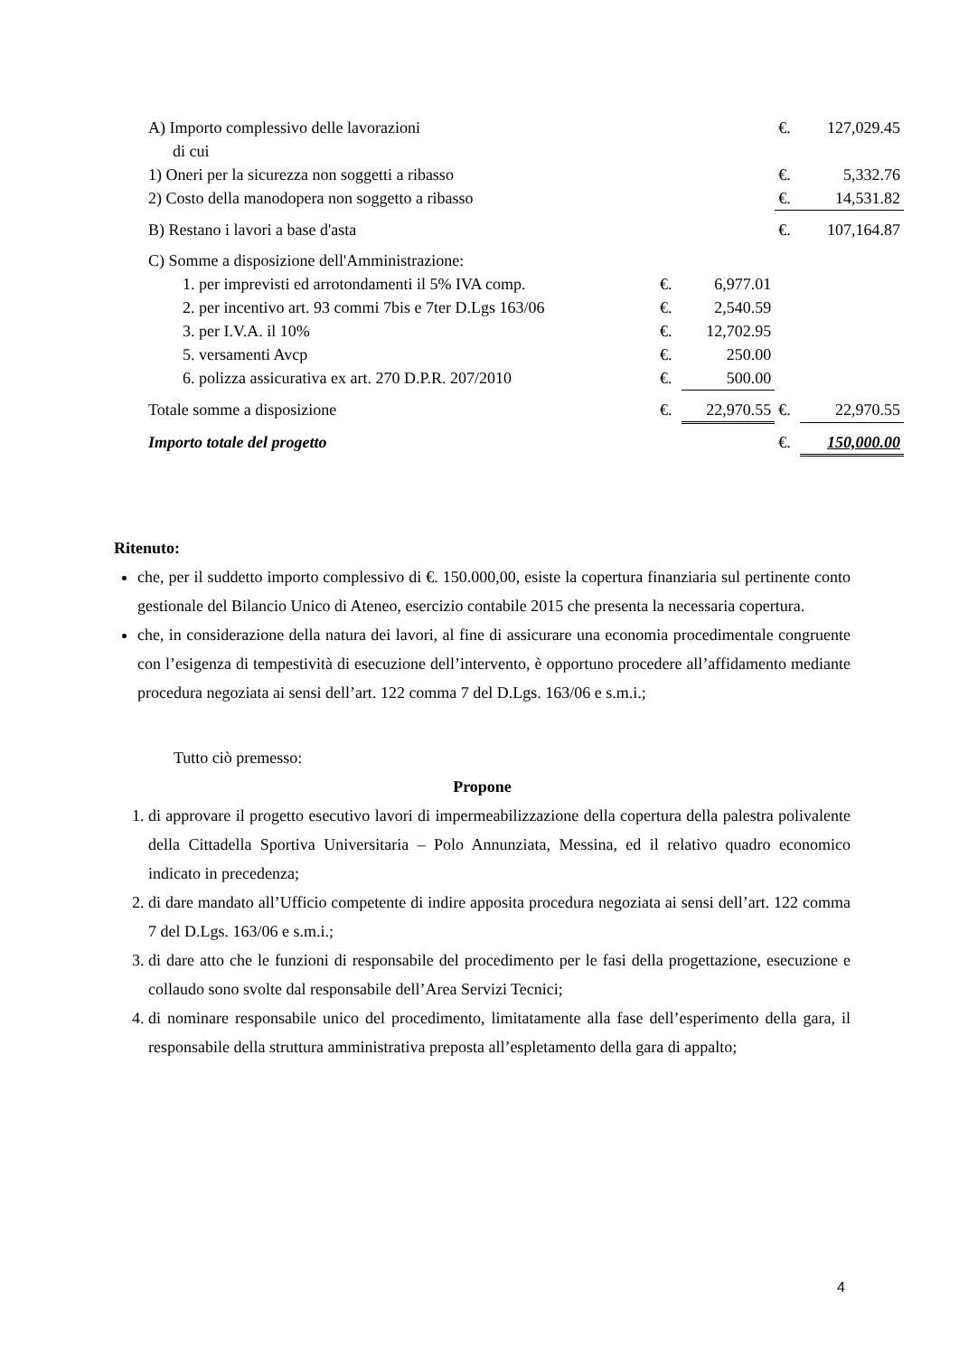| A) Importo complessivo delle lavorazioni di cui | | | | €. | 127,029.45 |
| 1) Oneri per la sicurezza non soggetti a ribasso | | | | €. | 5,332.76 |
| 2) Costo della manodopera non soggetto a ribasso | | | | €. | 14,531.82 |
| B) Restano i lavori a base d'asta | | | | €. | 107,164.87 |
| C) Somme a disposizione dell'Amministrazione: | | | | | |
| | 1. per imprevisti ed arrotondamenti il 5% IVA comp. | €. | 6,977.01 | | |
| | 2. per incentivo art. 93 commi 7bis e 7ter D.Lgs 163/06 | €. | 2,540.59 | | |
| | 3. per I.V.A. il 10% | €. | 12,702.95 | | |
| | 5. versamenti Avcp | €. | 250.00 | | |
| | 6. polizza assicurativa ex art. 270 D.P.R. 207/2010 | €. | 500.00 | | |
| Totale somme a disposizione | | €. | 22,970.55 | €. | 22,970.55 |
| Importo totale del progetto | | | | €. | 150,000.00 |
Ritenuto:
che, per il suddetto importo complessivo di €. 150.000,00, esiste la copertura finanziaria sul pertinente conto gestionale del Bilancio Unico di Ateneo, esercizio contabile 2015 che presenta la necessaria copertura.
che, in considerazione della natura dei lavori, al fine di assicurare una economia procedimentale congruente con l’esigenza di tempestività di esecuzione dell’intervento, è opportuno procedere all’affidamento mediante procedura negoziata ai sensi dell’art. 122 comma 7 del D.Lgs. 163/06 e s.m.i.;
Tutto ciò premesso:
Propone
1. di approvare il progetto esecutivo lavori di impermeabilizzazione della copertura della palestra polivalente della Cittadella Sportiva Universitaria – Polo Annunziata, Messina, ed il relativo quadro economico indicato in precedenza;
2. di dare mandato all’Ufficio competente di indire apposita procedura negoziata ai sensi dell’art. 122 comma 7 del D.Lgs. 163/06 e s.m.i.;
3. di dare atto che le funzioni di responsabile del procedimento per le fasi della progettazione, esecuzione e collaudo sono svolte dal responsabile dell’Area Servizi Tecnici;
4. di nominare responsabile unico del procedimento, limitatamente alla fase dell’esperimento della gara, il responsabile della struttura amministrativa preposta all’espletamento della gara di appalto;
4